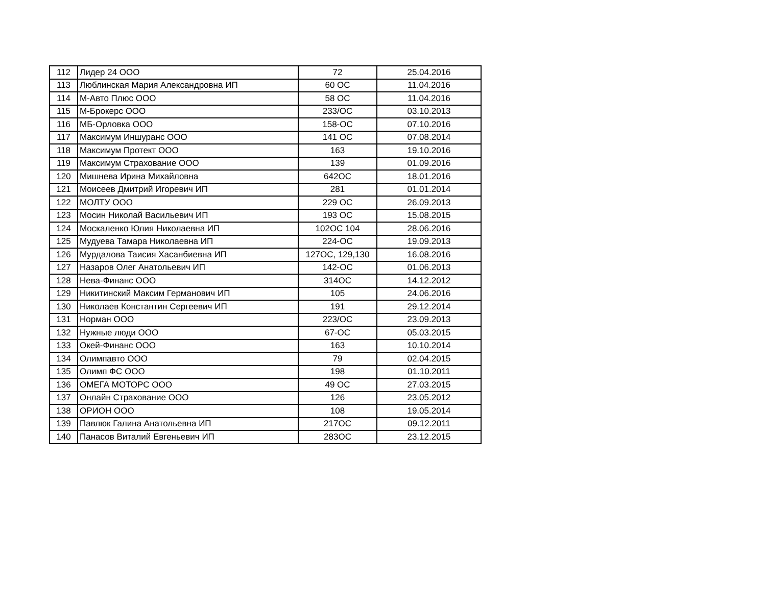| 112 | Лидер 24 ООО | 72 | 25.04.2016 |
| 113 | Люблинская Мария Александровна ИП | 60 ОС | 11.04.2016 |
| 114 | М-Авто Плюс ООО | 58 ОС | 11.04.2016 |
| 115 | М-Брокерс ООО | 233/ОС | 03.10.2013 |
| 116 | МБ-Орловка ООО | 158-ОС | 07.10.2016 |
| 117 | Максимум Иншуранс ООО | 141 ОС | 07.08.2014 |
| 118 | Максимум Протект ООО | 163 | 19.10.2016 |
| 119 | Максимум Страхование ООО | 139 | 01.09.2016 |
| 120 | Мишнева Ирина Михайловна | 642ОС | 18.01.2016 |
| 121 | Моисеев Дмитрий Игоревич ИП | 281 | 01.01.2014 |
| 122 | МОЛТУ ООО | 229 ОС | 26.09.2013 |
| 123 | Мосин Николай Васильевич ИП | 193 ОС | 15.08.2015 |
| 124 | Москаленко Юлия Николаевна ИП | 102ОС 104 | 28.06.2016 |
| 125 | Мудуева Тамара Николаевна ИП | 224-ОС | 19.09.2013 |
| 126 | Мурдалова Таисия Хасанбиевна ИП | 127ОС, 129,130 | 16.08.2016 |
| 127 | Назаров Олег Анатольевич ИП | 142-ОС | 01.06.2013 |
| 128 | Нева-Финанс ООО | 314ОС | 14.12.2012 |
| 129 | Никитинский Максим Германович ИП | 105 | 24.06.2016 |
| 130 | Николаев Константин Сергеевич ИП | 191 | 29.12.2014 |
| 131 | Норман ООО | 223/ОС | 23.09.2013 |
| 132 | Нужные люди ООО | 67-ОС | 05.03.2015 |
| 133 | Окей-Финанс ООО | 163 | 10.10.2014 |
| 134 | Олимпавто ООО | 79 | 02.04.2015 |
| 135 | Олимп ФС ООО | 198 | 01.10.2011 |
| 136 | ОМЕГА МОТОРС ООО | 49 ОС | 27.03.2015 |
| 137 | Онлайн Страхование ООО | 126 | 23.05.2012 |
| 138 | ОРИОН ООО | 108 | 19.05.2014 |
| 139 | Павлюк Галина Анатольевна ИП | 217ОС | 09.12.2011 |
| 140 | Панасов Виталий Евгеньевич ИП | 283ОС | 23.12.2015 |